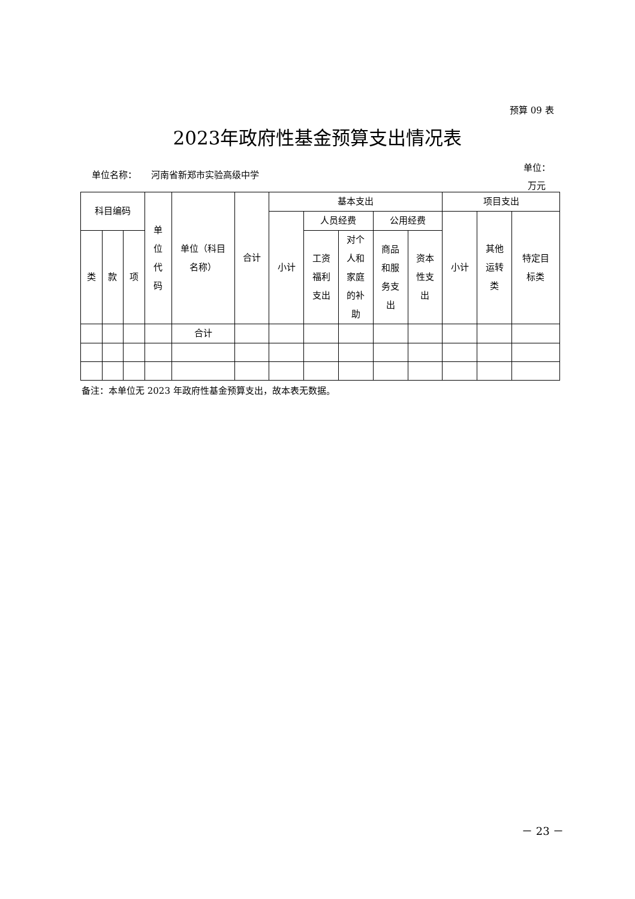预算 09 表
2023年政府性基金预算支出情况表
单位名称： 河南省新郑市实验高级中学
单位：
万元
| 科目编码 | | | 单 位 代 码 | 单位（科目 名称） | 合计 | 基本支出 | | | | | 项目支出 | | |
| --- | --- | --- | --- | --- | --- | --- | --- | --- | --- | --- | --- | --- | --- |
| | | | | | | 小计 | 人员经费 | | 公用经费 | | 小计 | 其他 运转 类 | 特定目 标类 |
| 类 | 款 | 项 | | | | | 工资 福利 支出 | 对个 人和 家庭 的补 助 | 商品 和服 务支 出 | 资本 性支 出 | | | |
| | | | | 合计 | | | | | | | | | |
备注：本单位无 2023 年政府性基金预算支出，故本表无数据。
－ 23 －